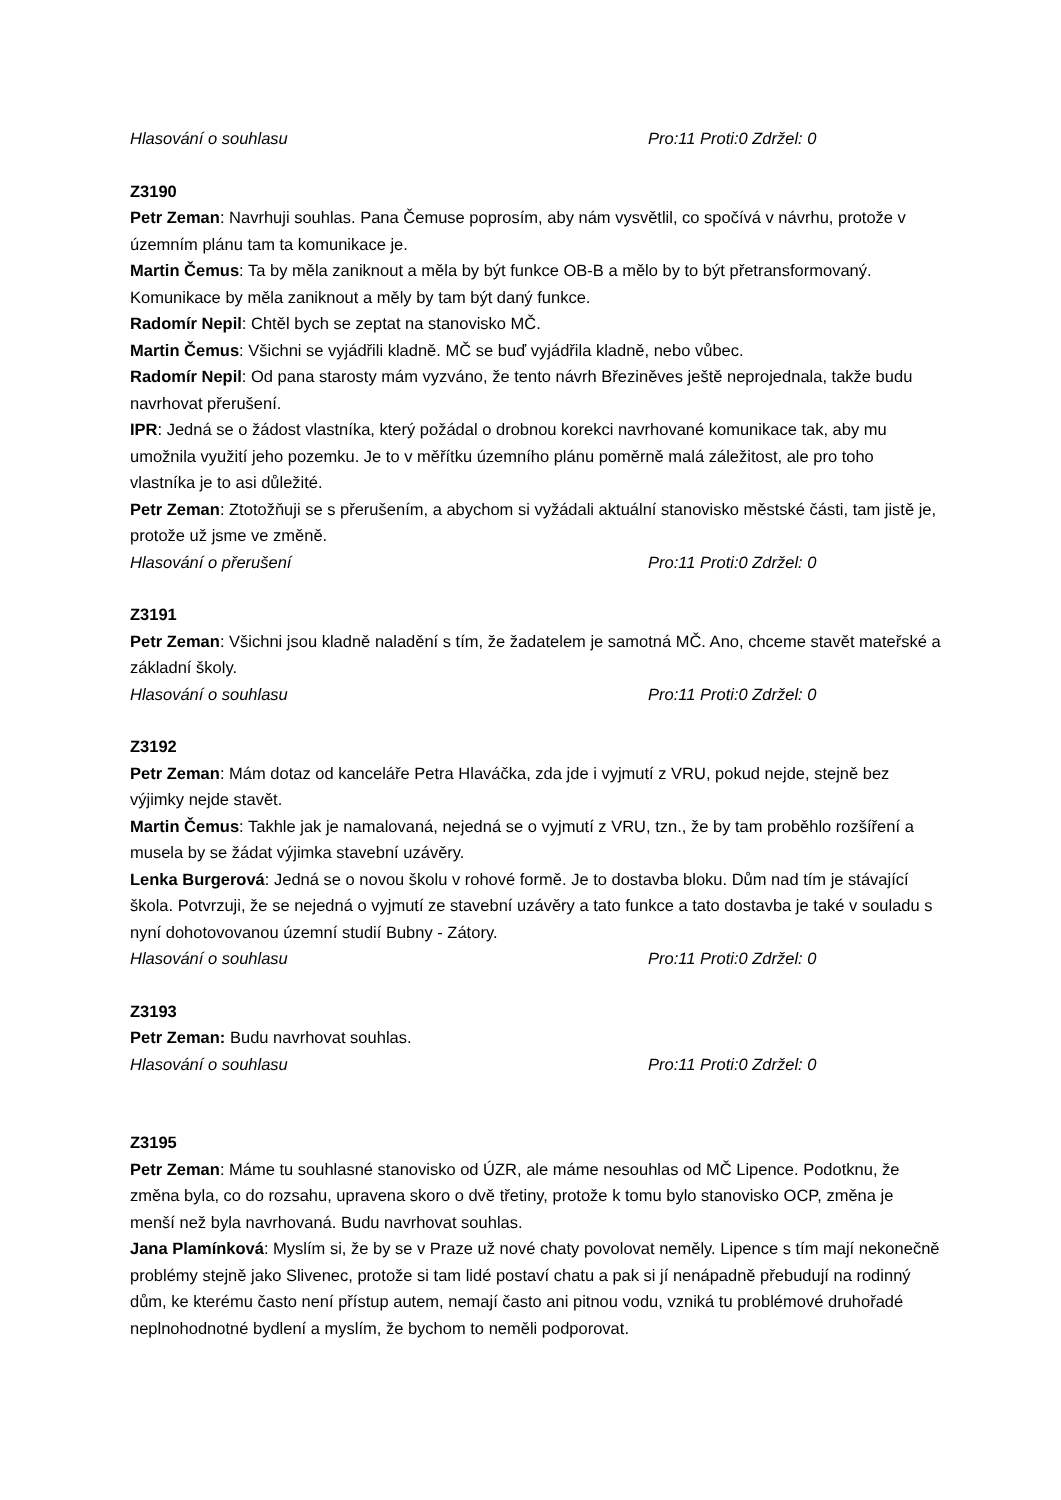Hlasování o souhlasu Pro:11 Proti:0 Zdržel: 0
Z3190
Petr Zeman: Navrhuji souhlas. Pana Čemuse poprosím, aby nám vysvětlil, co spočívá v návrhu, protože v územním plánu tam ta komunikace je.
Martin Čemus: Ta by měla zaniknout a měla by být funkce OB-B a mělo by to být přetransformovaný. Komunikace by měla zaniknout a měly by tam být daný funkce.
Radomír Nepil: Chtěl bych se zeptat na stanovisko MČ.
Martin Čemus: Všichni se vyjádřili kladně. MČ se buď vyjádřila kladně, nebo vůbec.
Radomír Nepil: Od pana starosty mám vyzváno, že tento návrh Březiněves ještě neprojednala, takže budu navrhovat přerušení.
IPR: Jedná se o žádost vlastníka, který požádal o drobnou korekci navrhované komunikace tak, aby mu umožnila využití jeho pozemku. Je to v měřítku územního plánu poměrně malá záležitost, ale pro toho vlastníka je to asi důležité.
Petr Zeman: Ztotožňuji se s přerušením, a abychom si vyžádali aktuální stanovisko městské části, tam jistě je, protože už jsme ve změně.
Hlasování o přerušení Pro:11 Proti:0 Zdržel: 0
Z3191
Petr Zeman: Všichni jsou kladně naladění s tím, že žadatelem je samotná MČ. Ano, chceme stavět mateřské a základní školy.
Hlasování o souhlasu Pro:11 Proti:0 Zdržel: 0
Z3192
Petr Zeman: Mám dotaz od kanceláře Petra Hlaváčka, zda jde i vyjmutí z VRU, pokud nejde, stejně bez výjimky nejde stavět.
Martin Čemus: Takhle jak je namalovaná, nejedná se o vyjmutí z VRU, tzn., že by tam proběhlo rozšíření a musela by se žádat výjimka stavební uzávěry.
Lenka Burgerová: Jedná se o novou školu v rohové formě. Je to dostavba bloku. Dům nad tím je stávající škola. Potvrzuji, že se nejedná o vyjmutí ze stavební uzávěry a tato funkce a tato dostavba je také v souladu s nyní dohotovovanou územní studií Bubny - Zátory.
Hlasování o souhlasu Pro:11 Proti:0 Zdržel: 0
Z3193
Petr Zeman: Budu navrhovat souhlas.
Hlasování o souhlasu Pro:11 Proti:0 Zdržel: 0
Z3195
Petr Zeman: Máme tu souhlasné stanovisko od ÚZR, ale máme nesouhlas od MČ Lipence. Podotknu, že změna byla, co do rozsahu, upravena skoro o dvě třetiny, protože k tomu bylo stanovisko OCP, změna je menší než byla navrhovaná. Budu navrhovat souhlas.
Jana Plamínková: Myslím si, že by se v Praze už nové chaty povolovat neměly. Lipence s tím mají nekonečně problémy stejně jako Slivenec, protože si tam lidé postaví chatu a pak si jí nenápadně přebudují na rodinný dům, ke kterému často není přístup autem, nemají často ani pitnou vodu, vzniká tu problémové druhořadé neplnohodnotné bydlení a myslím, že bychom to neměli podporovat.